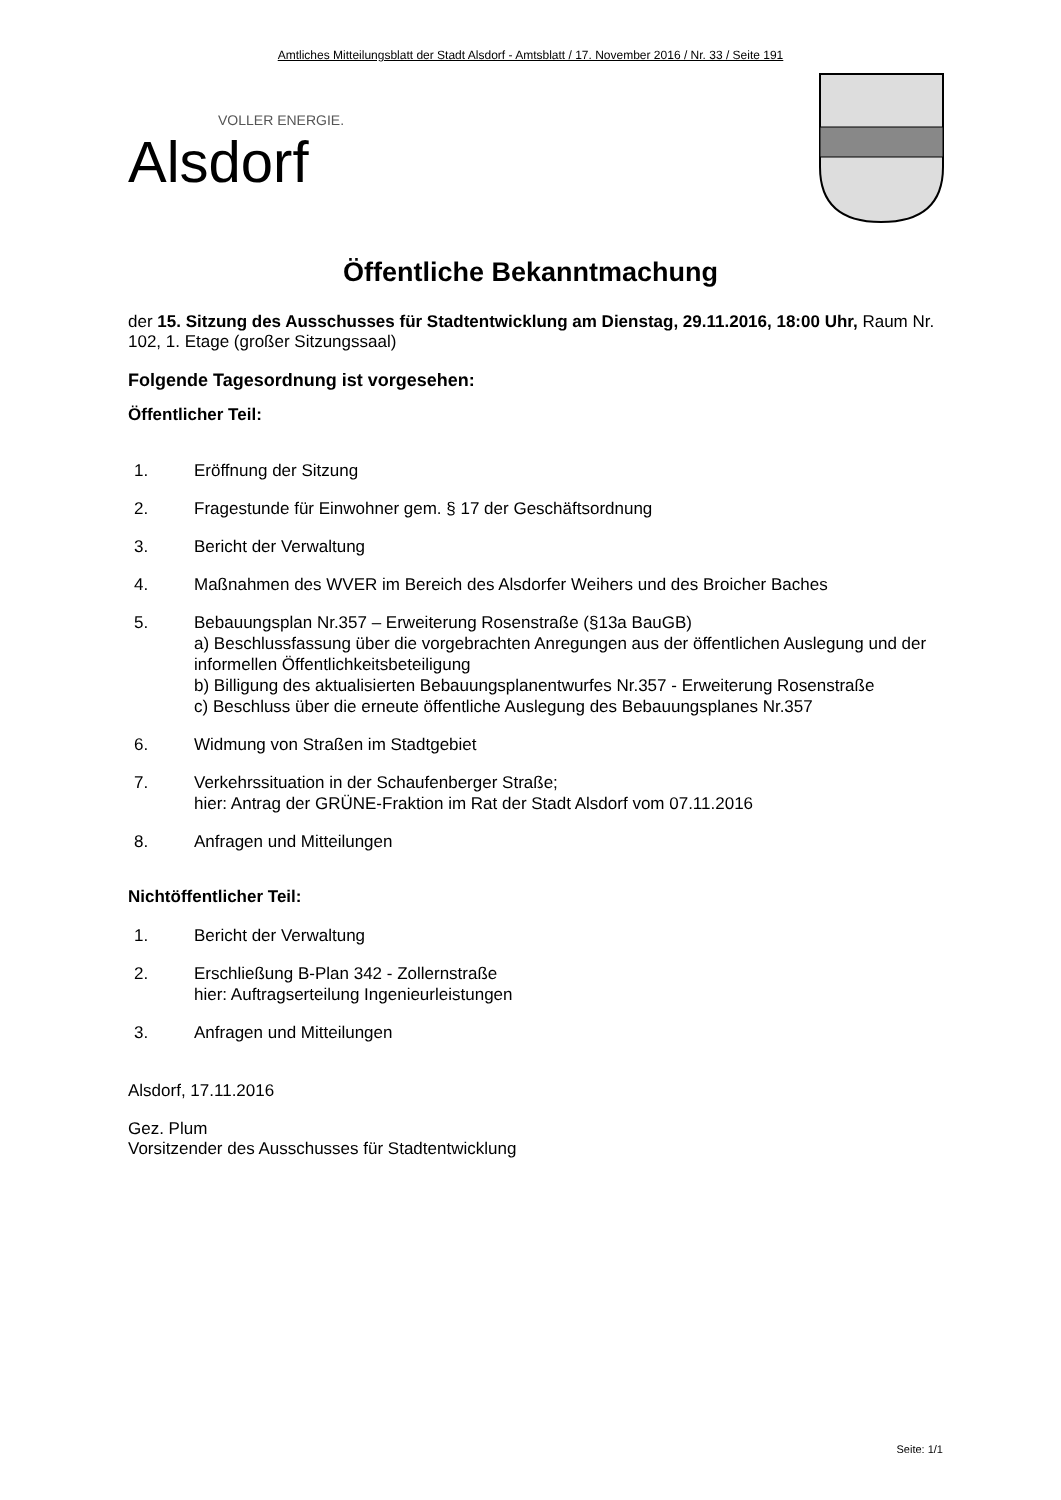Amtliches Mitteilungsblatt der Stadt Alsdorf - Amtsblatt / 17. November 2016 / Nr. 33 / Seite 191
VOLLER ENERGIE.
Alsdorf
Öffentliche Bekanntmachung
der 15. Sitzung des Ausschusses für Stadtentwicklung am Dienstag, 29.11.2016, 18:00 Uhr, Raum Nr. 102, 1. Etage (großer Sitzungssaal)
Folgende Tagesordnung ist vorgesehen:
Öffentlicher Teil:
1. Eröffnung der Sitzung
2. Fragestunde für Einwohner gem. § 17 der Geschäftsordnung
3. Bericht der Verwaltung
4. Maßnahmen des WVER im Bereich des Alsdorfer Weihers und des Broicher Baches
5. Bebauungsplan Nr.357 – Erweiterung Rosenstraße (§13a BauGB)
a) Beschlussfassung über die vorgebrachten Anregungen aus der öffentlichen Auslegung und der informellen Öffentlichkeitsbeteiligung
b) Billigung des aktualisierten Bebauungsplanentwurfes Nr.357 - Erweiterung Rosenstraße
c) Beschluss über die erneute öffentliche Auslegung des Bebauungsplanes Nr.357
6. Widmung von Straßen im Stadtgebiet
7. Verkehrssituation in der Schaufenberger Straße;
hier: Antrag der GRÜNE-Fraktion im Rat der Stadt Alsdorf vom 07.11.2016
8. Anfragen und Mitteilungen
Nichtöffentlicher Teil:
1. Bericht der Verwaltung
2. Erschließung B-Plan 342 - Zollernstraße
hier: Auftragserteilung Ingenieurleistungen
3. Anfragen und Mitteilungen
Alsdorf, 17.11.2016
Gez. Plum
Vorsitzender des Ausschusses für Stadtentwicklung
Seite: 1/1